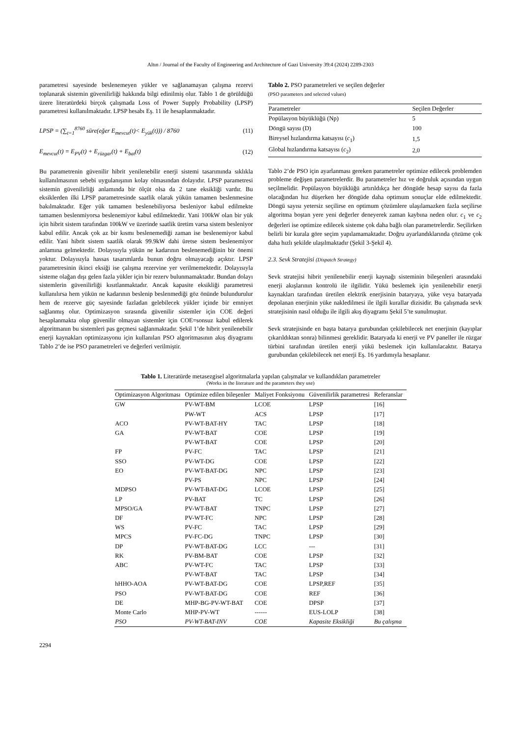Altın / Journal of the Faculty of Engineering and Architecture of Gazi University 39:4 (2024) 2289-2303
parametresi sayesinde beslenemeyen yükler ve sağlanamayan çalışma rezervi toplanarak sistemin güvenilirliği hakkında bilgi edinilmiş olur. Tablo 1 de görüldüğü üzere literatürdeki birçok çalışmada Loss of Power Supply Probability (LPSP) parametresi kullanılmaktadır. LPSP hesabı Eş. 11 ile hesaplanmaktadır.
LPSP = (∑<sub>t=1</sub><sup>8760</sup> süre(eğer E<sub>mevcut</sub>(t)< E<sub>yük</sub>(t))) / 8760 (11)
E<sub>mevcut</sub>(t) = E<sub>PV</sub>(t) + E<sub>rüzgar</sub>(t) + E<sub>bat</sub>(t) (12)
Bu parametrenin güvenilir hibrit yenilenebilir enerji sistemi tasarımında sıklıkla kullanılmasının sebebi uygulanışının kolay olmasından dolayıdır. LPSP parametresi sistemin güvenilirliği anlamında bir ölçüt olsa da 2 tane eksikliği vardır. Bu eksiklerden ilki LPSP parametresinde saatlik olarak yükün tamamen beslenmesine bakılmaktadır. Eğer yük tamamen beslenebiliyorsa besleniyor kabul edilmekte tamamen beslenmiyorsa beslenemiyor kabul edilmektedir. Yani 100kW olan bir yük için hibrit sistem tarafından 100kW ve üzerinde saatlik üretim varsa sistem besleniyor kabul edilir. Ancak çok az bir kısmı beslenemediği zaman ise beslenemiyor kabul edilir. Yani hibrit sistem saatlik olarak 99.9kW dahi üretse sistem beslenemiyor anlamına gelmektedir. Dolayısıyla yükün ne kadarının beslenemediğinin bir önemi yoktur. Dolayısıyla hassas tasarımlarda bunun doğru olmayacağı açıktır. LPSP parametresinin ikinci eksiği ise çalışma rezervine yer verilmemektedir. Dolayısıyla sisteme olağan dışı gelen fazla yükler için bir rezerv bulunmamaktadır. Bundan dolayı sistemlerin güvenilirliği kısıtlanmaktadır. Ancak kapasite eksikliği parametresi kullanılırsa hem yükün ne kadarının beslenip beslenmediği göz önünde bulundurulur hem de rezerve güç sayesinde fazladan gelebilecek yükler içinde bir emniyet sağlanmış olur. Optimizasyon sırasında güvenilir sistemler için COE değeri hesaplanmakta olup güvenilir olmayan sistemler için COE=sonsuz kabul edilerek algoritmanın bu sistemleri pas geçmesi sağlanmaktadır. Şekil 1’de hibrit yenilenebilir enerji kaynakları optimizasyonu için kullanılan PSO algoritmasının akış diyagramı Tablo 2’de ise PSO parametreleri ve değerleri verilmiştir.
Tablo 2. PSO parametreleri ve seçilen değerler
(PSO parameters and selected values)
| Parametreler | Seçilen Değerler |
| --- | --- |
| Popülasyon büyüklüğü (Np) | 5 |
| Döngü sayısı (D) | 100 |
| Bireysel hızlandırma katsayısı ( c<sub>1</sub>) | 1,5 |
| Global hızlandırma katsayısı ( c<sub>2</sub>) | 2,0 |
Tablo 2’de PSO için ayarlanması gereken parametreler optimize edilecek problemden probleme değişen parametrelerdir. Bu parametreler hız ve doğruluk açısından uygun seçilmelidir. Popülasyon büyüklüğü artırıldıkça her döngüde hesap sayısı da fazla olacağından hız düşerken her döngüde daha optimum sonuçlar elde edilmektedir. Döngü sayısı yetersiz seçilirse en optimum çözümlere ulaşılamazken fazla seçilirse algoritma boştan yere yeni değerler deneyerek zaman kaybına neden olur. c<sub>1</sub> ve c<sub>2</sub> değerleri ise optimize edilecek sisteme çok daha bağlı olan parametrelerdir. Seçilirken belirli bir kurala göre seçim yapılamamaktadır. Doğru ayarlandıklarında çözüme çok daha hızlı şekilde ulaşılmaktadır (Şekil 3-Şekil 4).
2.3. Sevk Stratejisi (Dispatch Strategy)
Sevk stratejisi hibrit yenilenebilir enerji kaynağı sisteminin bileşenleri arasındaki enerji akışlarının kontrolü ile ilgilidir. Yükü beslemek için yenilenebilir enerji kaynakları tarafından üretilen elektrik enerjisinin bataryaya, yüke veya bataryada depolanan enerjinin yüke nakledilmesi ile ilgili kurallar dizisidir. Bu çalışmada sevk stratejisinin nasıl olduğu ile ilgili akış diyagramı Şekil 5’te sunulmuştur.
Sevk stratejisinde en başta batarya gurubundan çekilebilecek net enerjinin (kayıplar çıkarıldıktan sonra) bilinmesi gereklidir. Bataryada ki enerji ve PV paneller ile rüzgar türbini tarafından üretilen enerji yükü beslemek için kullanılacaktır. Batarya gurubundan çekilebilecek net enerji Eş. 16 yardımıyla hesaplanır.
Tablo 1. Literatürde metasezgisel algoritmalarla yapılan çalışmalar ve kullandıkları parametreler
(Works in the literature and the parameters they use)
| Optimizasyon Algoritması | Optimize edilen bileşenler | Maliyet Fonksiyonu | Güvenilirlik parametresi | Referanslar |
| --- | --- | --- | --- | --- |
| GW | PV-WT-BM | LCOE | LPSP | [16] |
| | PW-WT | ACS | LPSP | [17] |
| ACO | PV-WT-BAT-HY | TAC | LPSP | [18] |
| GA | PV-WT-BAT | COE | LPSP | [19] |
| | PV-WT-BAT | COE | LPSP | [20] |
| FP | PV-FC | TAC | LPSP | [21] |
| SSO | PV-WT-DG | COE | LPSP | [22] |
| EO | PV-WT-BAT-DG | NPC | LPSP | [23] |
| | PV-PS | NPC | LPSP | [24] |
| MDPSO | PV-WT-BAT-DG | LCOE | LPSP | [25] |
| LP | PV-BAT | TC | LPSP | [26] |
| MPSO/GA | PV-WT-BAT | TNPC | LPSP | [27] |
| DF | PV-WT-FC | NPC | LPSP | [28] |
| WS | PV-FC | TAC | LPSP | [29] |
| MPCS | PV-FC-DG | TNPC | LPSP | [30] |
| DP | PV-WT-BAT-DG | LCC | --- | [31] |
| RK | PV-BM-BAT | COE | LPSP | [32] |
| ABC | PV-WT-FC | TAC | LPSP | [33] |
| | PV-WT-BAT | TAC | LPSP | [34] |
| hHHO-AOA | PV-WT-BAT-DG | COE | LPSP,REF | [35] |
| PSO | PV-WT-BAT-DG | COE | REF | [36] |
| DE | MHP-BG-PV-WT-BAT | COE | DPSP | [37] |
| Monte Carlo | MHP-PV-WT | ------ | EUS-LOLP | [38] |
| PSO | PV-WT-BAT-INV | COE | Kapasite Eksikliği | Bu çalışma |
2294